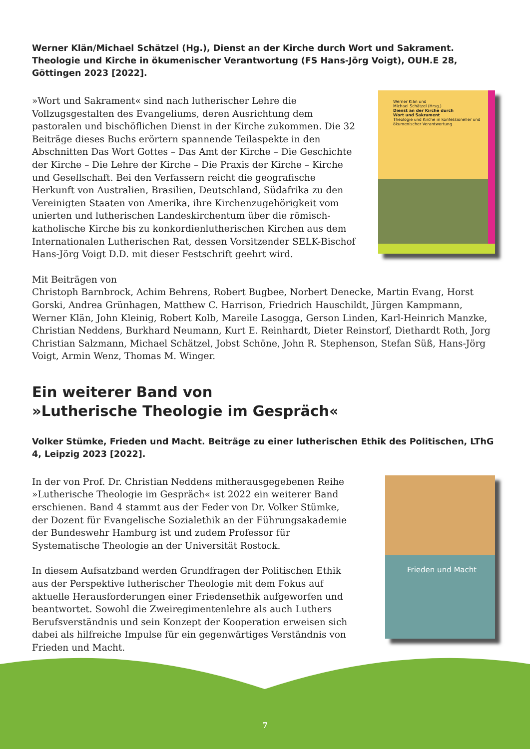Werner Klän/Michael Schätzel (Hg.), Dienst an der Kirche durch Wort und Sakrament. Theologie und Kirche in ökumenischer Verantwortung (FS Hans-Jörg Voigt), OUH.E 28, Göttingen 2023 [2022].
»Wort und Sakrament« sind nach lutherischer Lehre die Vollzugsgestalten des Evangeliums, deren Ausrichtung dem pastoralen und bischöflichen Dienst in der Kirche zukommen. Die 32 Beiträge dieses Buchs erörtern spannende Teilaspekte in den Abschnitten Das Wort Gottes – Das Amt der Kirche – Die Geschichte der Kirche – Die Lehre der Kirche – Die Praxis der Kirche – Kirche und Gesellschaft. Bei den Verfassern reicht die geografische Herkunft von Australien, Brasilien, Deutschland, Südafrika zu den Vereinigten Staaten von Amerika, ihre Kirchenzugehörigkeit vom unierten und lutherischen Landeskirchentum über die römisch-katholische Kirche bis zu konkordienlutherischen Kirchen aus dem Internationalen Lutherischen Rat, dessen Vorsitzender SELK-Bischof Hans-Jörg Voigt D.D. mit dieser Festschrift geehrt wird.
Werner Klän und
Michael Schätzel (Hrsg.)
Dienst an der Kirche durch
Wort und Sakrament
Theologie und Kirche in konfessioneller und ökumenischer Verantwortung
Mit Beiträgen von
Christoph Barnbrock, Achim Behrens, Robert Bugbee, Norbert Denecke, Martin Evang, Horst Gorski, Andrea Grünhagen, Matthew C. Harrison, Friedrich Hauschildt, Jürgen Kampmann, Werner Klän, John Kleinig, Robert Kolb, Mareile Lasogga, Gerson Linden, Karl-Heinrich Manzke, Christian Neddens, Burkhard Neumann, Kurt E. Reinhardt, Dieter Reinstorf, Diethardt Roth, Jorg Christian Salzmann, Michael Schätzel, Jobst Schöne, John R. Stephenson, Stefan Süß, Hans-Jörg Voigt, Armin Wenz, Thomas M. Winger.
Ein weiterer Band von
»Lutherische Theologie im Gespräch«
Volker Stümke, Frieden und Macht. Beiträge zu einer lutherischen Ethik des Politischen, LThG 4, Leipzig 2023 [2022].
In der von Prof. Dr. Christian Neddens mitherausgegebenen Reihe »Lutherische Theologie im Gespräch« ist 2022 ein weiterer Band erschienen. Band 4 stammt aus der Feder von Dr. Volker Stümke, der Dozent für Evangelische Sozialethik an der Führungsakademie der Bundeswehr Hamburg ist und zudem Professor für Systematische Theologie an der Universität Rostock.
In diesem Aufsatzband werden Grundfragen der Politischen Ethik aus der Perspektive lutherischer Theologie mit dem Fokus auf aktuelle Herausforderungen einer Friedensethik aufgeworfen und beantwortet. Sowohl die Zweiregimentenlehre als auch Luthers Berufsverständnis und sein Konzept der Kooperation erweisen sich dabei als hilfreiche Impulse für ein gegenwärtiges Verständnis von Frieden und Macht.
Frieden und Macht
7